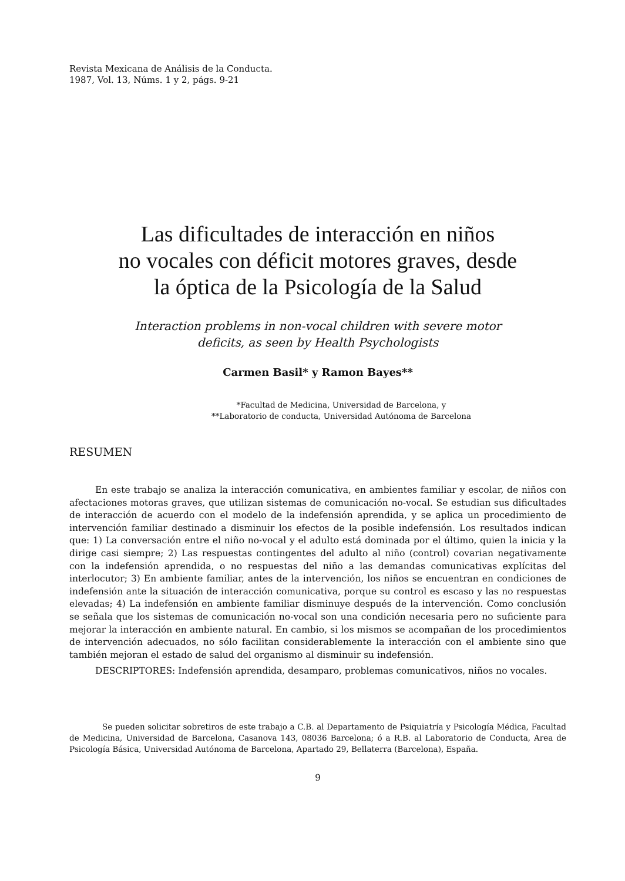Revista Mexicana de Análisis de la Conducta.
1987, Vol. 13, Núms. 1 y 2, págs. 9-21
Las dificultades de interacción en niños
no vocales con déficit motores graves, desde
la óptica de la Psicología de la Salud
Interaction problems in non-vocal children with severe motor
deficits, as seen by Health Psychologists
Carmen Basil* y Ramon Bayes**
*Facultad de Medicina, Universidad de Barcelona, y
**Laboratorio de conducta, Universidad Autónoma de Barcelona
RESUMEN
En este trabajo se analiza la interacción comunicativa, en ambientes familiar y escolar, de niños con afectaciones motoras graves, que utilizan sistemas de comunicación no-vocal. Se estudian sus dificultades de interacción de acuerdo con el modelo de la indefensión aprendida, y se aplica un procedimiento de intervención familiar destinado a disminuir los efectos de la posible indefensión. Los resultados indican que: 1) La conversación entre el niño no-vocal y el adulto está dominada por el último, quien la inicia y la dirige casi siempre; 2) Las respuestas contingentes del adulto al niño (control) covarian negativamente con la indefensión aprendida, o no respuestas del niño a las demandas comunicativas explícitas del interlocutor; 3) En ambiente familiar, antes de la intervención, los niños se encuentran en condiciones de indefensión ante la situación de interacción comunicativa, porque su control es escaso y las no respuestas elevadas; 4) La indefensión en ambiente familiar disminuye después de la intervención. Como conclusión se señala que los sistemas de comunicación no-vocal son una condición necesaria pero no suficiente para mejorar la interacción en ambiente natural. En cambio, si los mismos se acompañan de los procedimientos de intervención adecuados, no sólo facilitan considerablemente la interacción con el ambiente sino que también mejoran el estado de salud del organismo al disminuir su indefensión.
DESCRIPTORES: Indefensión aprendida, desamparo, problemas comunicativos, niños no vocales.
Se pueden solicitar sobretiros de este trabajo a C.B. al Departamento de Psiquiatría y Psicología Médica, Facultad de Medicina, Universidad de Barcelona, Casanova 143, 08036 Barcelona; ó a R.B. al Laboratorio de Conducta, Area de Psicología Básica, Universidad Autónoma de Barcelona, Apartado 29, Bellaterra (Barcelona), España.
9